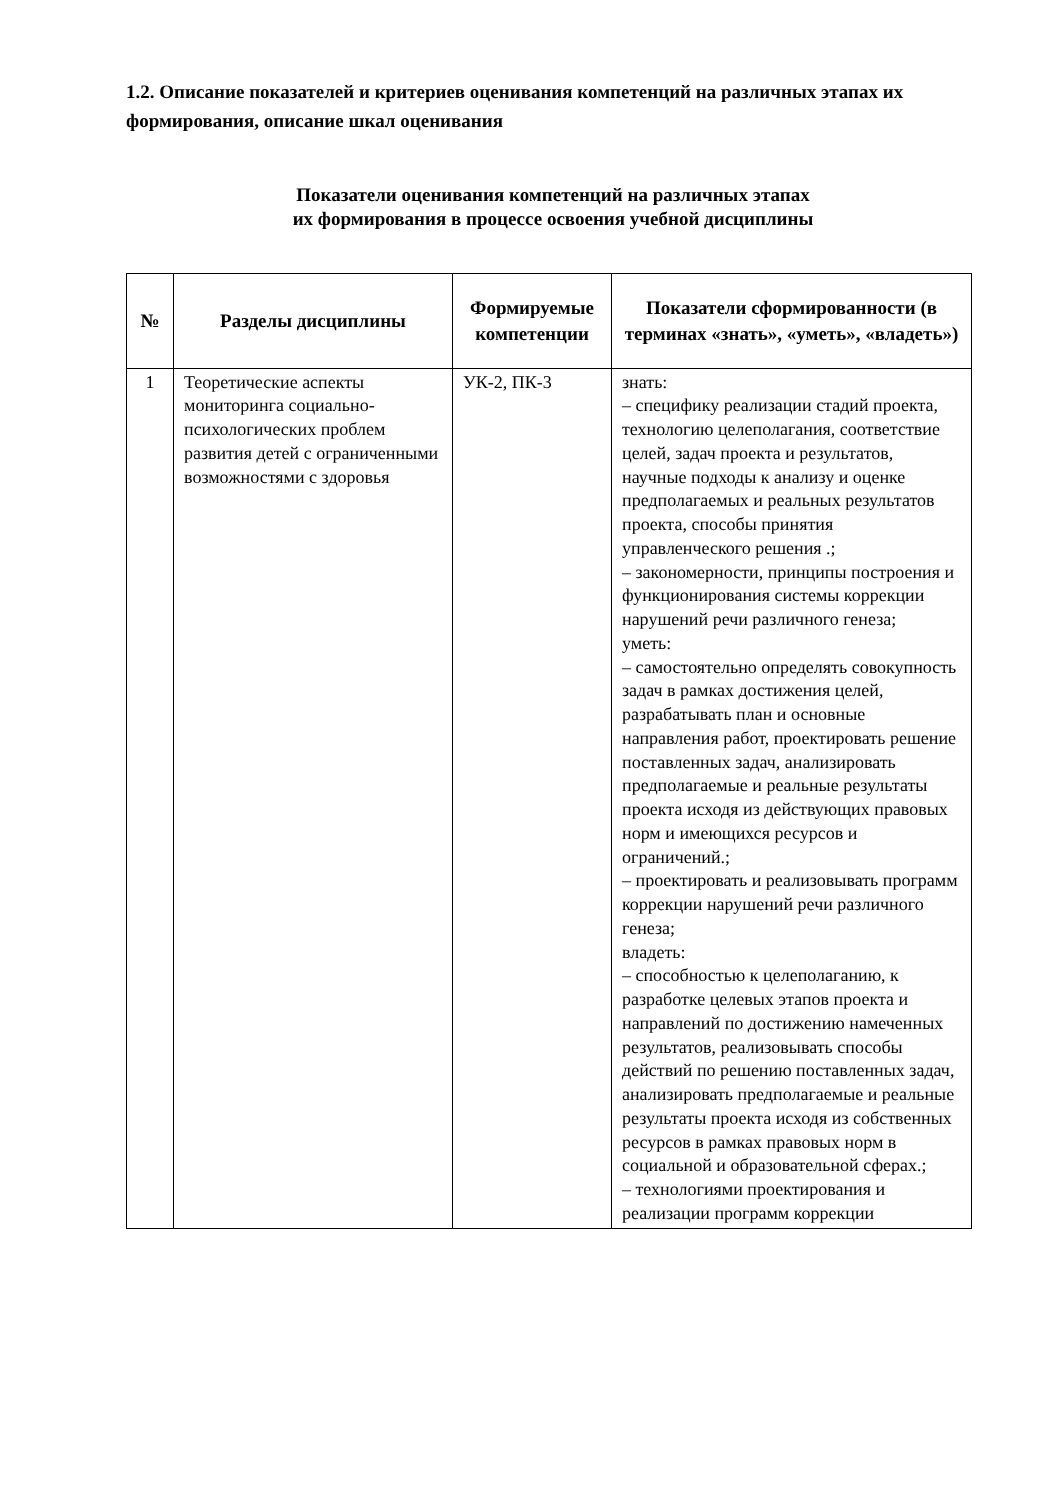1.2. Описание показателей и критериев оценивания компетенций на различных этапах их формирования, описание шкал оценивания
Показатели оценивания компетенций на различных этапах
их формирования в процессе освоения учебной дисциплины
| № | Разделы дисциплины | Формируемые компетенции | Показатели сформированности (в терминах «знать», «уметь», «владеть») |
| --- | --- | --- | --- |
| 1 | Теоретические аспекты мониторинга социально-психологических проблем развития детей с ограниченными возможностями с здоровья | УК-2, ПК-3 | знать: – специфику реализации стадий проекта, технологию целеполагания, соответствие целей, задач проекта и результатов, научные подходы к анализу и оценке предполагаемых и реальных результатов проекта, способы принятия управленческого решения .; – закономерности, принципы построения и функционирования системы коррекции нарушений речи различного генеза; уметь: – самостоятельно определять совокупность задач в рамках достижения целей, разрабатывать план и основные направления работ, проектировать решение поставленных задач, анализировать предполагаемые и реальные результаты проекта исходя из действующих правовых норм и имеющихся ресурсов и ограничений.; – проектировать и реализовывать программ коррекции нарушений речи различного генеза; владеть: – способностью к целеполаганию, к разработке целевых этапов проекта и направлений по достижению намеченных результатов, реализовывать способы действий по решению поставленных задач, анализировать предполагаемые и реальные результаты проекта исходя из собственных ресурсов в рамках правовых норм в социальной и образовательной сферах.; – технологиями проектирования и реализации программ коррекции |